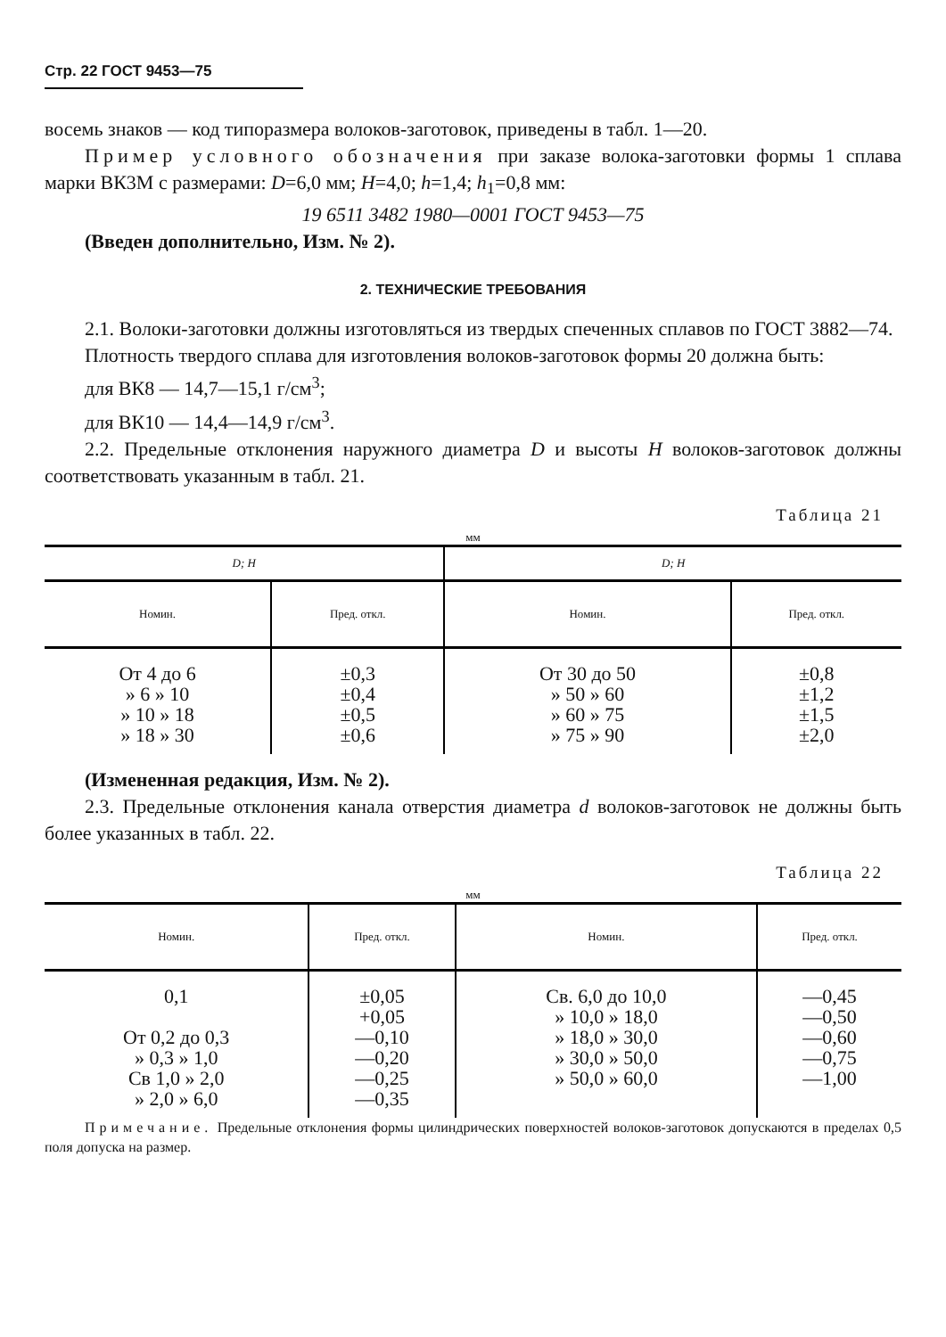Стр. 22 ГОСТ 9453—75
восемь знаков — код типоразмера волоков-заготовок, приведены в табл. 1—20.
Пример условного обозначения при заказе волока-заготовки формы 1 сплава марки ВК3М с размерами: D=6,0 мм; H=4,0; h=1,4; h<sub>1</sub>=0,8 мм:
19 6511 3482 1980—0001 ГОСТ 9453—75
(Введен дополнительно, Изм. № 2).
2. ТЕХНИЧЕСКИЕ ТРЕБОВАНИЯ
2.1. Волоки-заготовки должны изготовляться из твердых спеченных сплавов по ГОСТ 3882—74.
Плотность твердого сплава для изготовления волоков-заготовок формы 20 должна быть:
для ВК8 — 14,7—15,1 г/см<sup>3</sup>;
для ВК10 — 14,4—14,9 г/см<sup>3</sup>.
2.2. Предельные отклонения наружного диаметра D и высоты H волоков-заготовок должны соответствовать указанным в табл. 21.
Таблица 21
мм
| D; H | | D; H | |
| --- | --- | --- | --- |
| Номин. | Пред. откл. | Номин. | Пред. откл. |
| От 4 до 6 » 6 » 10 » 10 » 18 » 18 » 30 | ±0,3 ±0,4 ±0,5 ±0,6 | От 30 до 50 » 50 » 60 » 60 » 75 » 75 » 90 | ±0,8 ±1,2 ±1,5 ±2,0 |
(Измененная редакция, Изм. № 2).
2.3. Предельные отклонения канала отверстия диаметра d волоков-заготовок не должны быть более указанных в табл. 22.
Таблица 22
мм
| Номин. | Пред. откл. | Номин. | Пред. откл. |
| --- | --- | --- | --- |
| 0,1 От 0,2 до 0,3 » 0,3 » 1,0 Св 1,0 » 2,0 » 2,0 » 6,0 | ±0,05 +0,05 —0,10 —0,20 —0,25 —0,35 | Св. 6,0 до 10,0 » 10,0 » 18,0 » 18,0 » 30,0 » 30,0 » 50,0 » 50,0 » 60,0 | —0,45 —0,50 —0,60 —0,75 —1,00 |
Примечание. Предельные отклонения формы цилиндрических поверхностей волоков-заготовок допускаются в пределах 0,5 поля допуска на размер.